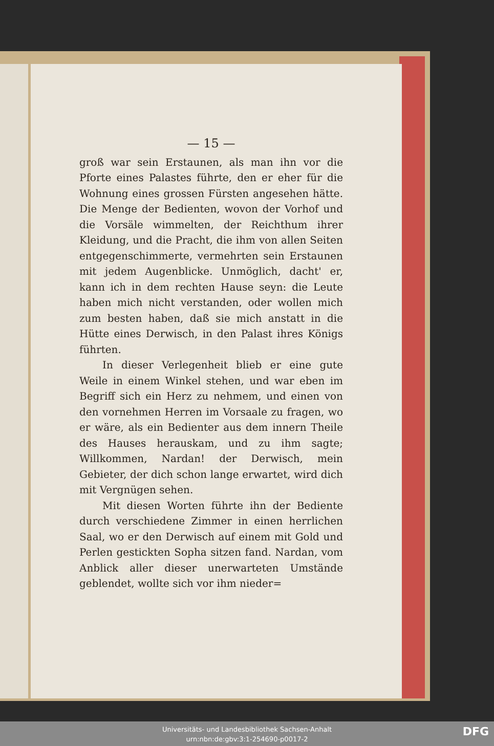— 15 —
groß war sein Erstaunen, als man ihn vor die Pforte eines Palastes führte, den er eher für die Wohnung eines grossen Fürsten angesehen hätte. Die Menge der Bedienten, wovon der Vorhof und die Vorsäle wimmelten, der Reichthum ihrer Kleidung, und die Pracht, die ihm von allen Seiten entgegenschimmerte, vermehrten sein Erstaunen mit jedem Augenblicke. Unmöglich, dacht' er, kann ich in dem rechten Hause seyn: die Leute haben mich nicht verstanden, oder wollen mich zum besten haben, daß sie mich anstatt in die Hütte eines Derwisch, in den Palast ihres Königs führten.
In dieser Verlegenheit blieb er eine gute Weile in einem Winkel stehen, und war eben im Begriff sich ein Herz zu nehmem, und einen von den vornehmen Herren im Vorsaale zu fragen, wo er wäre, als ein Bedienter aus dem innern Theile des Hauses herauskam, und zu ihm sagte; Willkommen, Nardan! der Derwisch, mein Gebieter, der dich schon lange erwartet, wird dich mit Vergnügen sehen.
Mit diesen Worten führte ihn der Bediente durch verschiedene Zimmer in einen herrlichen Saal, wo er den Derwisch auf einem mit Gold und Perlen gestickten Sopha sitzen fand. Nardan, vom Anblick aller dieser unerwarteten Umstände geblendet, wollte sich vor ihm nieder=
Universitäts- und Landesbibliothek Sachsen-Anhalt
urn:nbn:de:gbv:3:1-254690-p0017-2
DFG